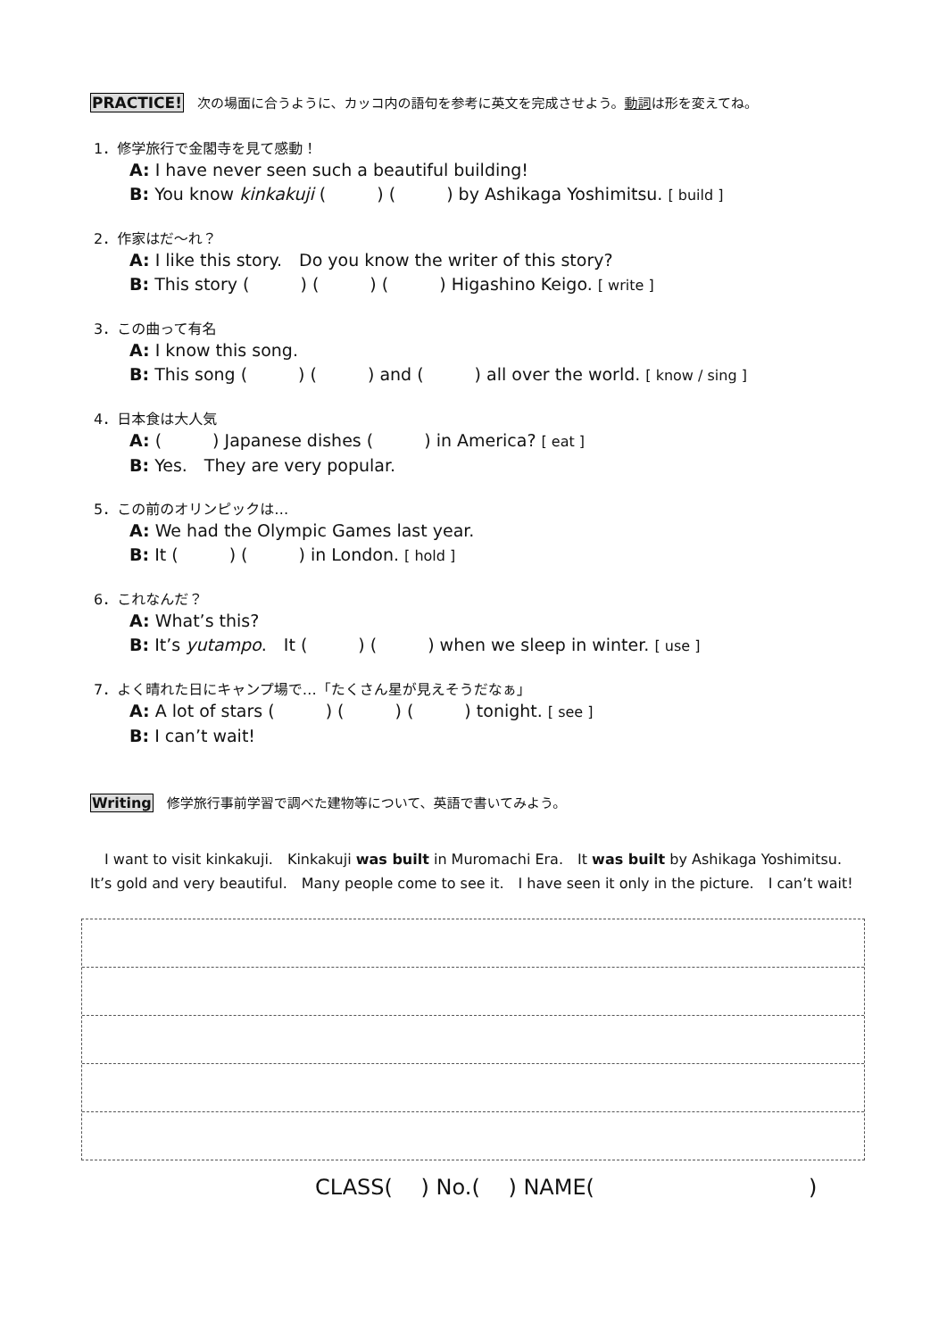PRACTICE!　次の場面に合うように、カッコ内の語句を参考に英文を完成させよう。動詞は形を変えてね。
1．修学旅行で金閣寺を見て感動！
A: I have never seen such a beautiful building!
B: You know kinkakuji (　　　) (　　　) by Ashikaga Yoshimitsu. [ build ]
2．作家はだ～れ？
A: I like this story.　Do you know the writer of this story?
B: This story (　　　) (　　　) (　　　) Higashino Keigo. [ write ]
3．この曲って有名
A: I know this song.
B: This song (　　　) (　　　) and (　　　) all over the world. [ know / sing ]
4．日本食は大人気
A: (　　　) Japanese dishes (　　　) in America? [ eat ]
B: Yes.　They are very popular.
5．この前のオリンピックは…
A: We had the Olympic Games last year.
B: It (　　　) (　　　) in London. [ hold ]
6．これなんだ？
A: What’s this?
B: It’s yutampo.　It (　　　) (　　　) when we sleep in winter. [ use ]
7．よく晴れた日にキャンプ場で…「たくさん星が見えそうだなぁ」
A: A lot of stars (　　　) (　　　) (　　　) tonight. [ see ]
B: I can’t wait!
Writing　修学旅行事前学習で調べた建物等について、英語で書いてみよう。
　I want to visit kinkakuji.　Kinkakuji was built in Muromachi Era.　It was built by Ashikaga Yoshimitsu.　It’s gold and very beautiful.　Many people come to see it.　I have seen it only in the picture.　I can’t wait!
CLASS(　 ) No.(　 ) NAME(　　　　　　　　　　)